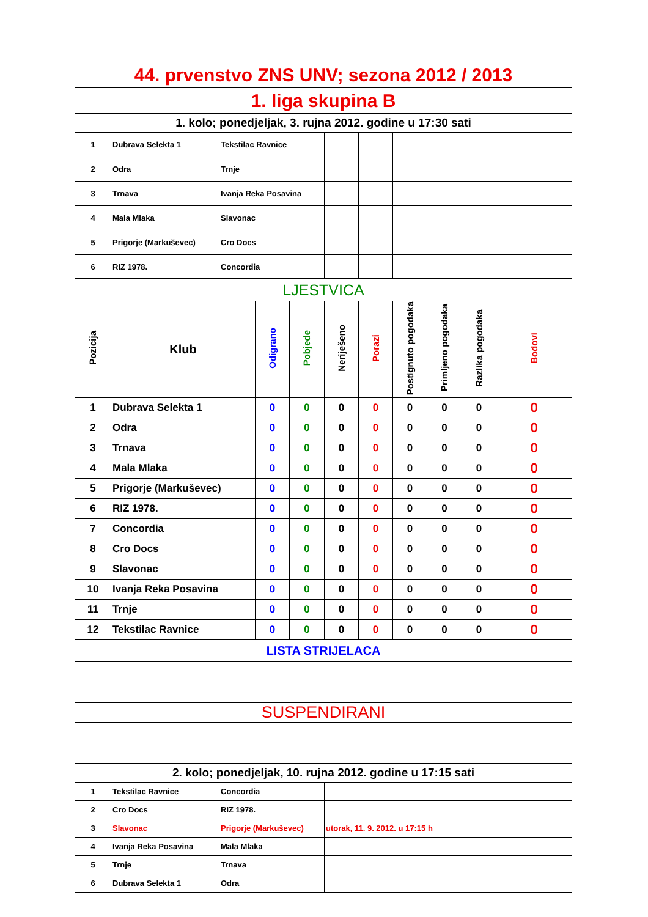| 44. prvenstvo ZNS UNV; sezona 2012 / 2013 |
| 1. liga skupina B |
| 1. kolo; ponedjeljak, 3. rujna 2012. godine u 17:30 sati |
| 1 | Dubrava Selekta 1 | Tekstilac Ravnice | | | |
| 2 | Odra | Trnje | | | |
| 3 | Trnava | Ivanja Reka Posavina | | | |
| 4 | Mala Mlaka | Slavonac | | | |
| 5 | Prigorje (Markuševec) | Cro Docs | | | |
| 6 | RIZ 1978. | Concordia | | | |
| LJESTVICA |
| Pozicija | Klub | Odigrano | Pobjede | Neriješeno | Porazi | Postignuto pogodaka | Primljeno pogodaka | Razlika pogodaka | Bodovi |
| --- | --- | --- | --- | --- | --- | --- | --- | --- | --- |
| 1 | Dubrava Selekta 1 | 0 | 0 | 0 | 0 | 0 | 0 | 0 | 0 |
| 2 | Odra | 0 | 0 | 0 | 0 | 0 | 0 | 0 | 0 |
| 3 | Trnava | 0 | 0 | 0 | 0 | 0 | 0 | 0 | 0 |
| 4 | Mala Mlaka | 0 | 0 | 0 | 0 | 0 | 0 | 0 | 0 |
| 5 | Prigorje (Markuševec) | 0 | 0 | 0 | 0 | 0 | 0 | 0 | 0 |
| 6 | RIZ 1978. | 0 | 0 | 0 | 0 | 0 | 0 | 0 | 0 |
| 7 | Concordia | 0 | 0 | 0 | 0 | 0 | 0 | 0 | 0 |
| 8 | Cro Docs | 0 | 0 | 0 | 0 | 0 | 0 | 0 | 0 |
| 9 | Slavonac | 0 | 0 | 0 | 0 | 0 | 0 | 0 | 0 |
| 10 | Ivanja Reka Posavina | 0 | 0 | 0 | 0 | 0 | 0 | 0 | 0 |
| 11 | Trnje | 0 | 0 | 0 | 0 | 0 | 0 | 0 | 0 |
| 12 | Tekstilac Ravnice | 0 | 0 | 0 | 0 | 0 | 0 | 0 | 0 |
| LISTA STRIJELACA |
| SUSPENDIRANI |
| 2. kolo; ponedjeljak, 10. rujna 2012. godine u 17:15 sati |
| 1 | Tekstilac Ravnice | Concordia | |
| 2 | Cro Docs | RIZ 1978. | |
| 3 | Slavonac | Prigorje (Markuševec) | utorak, 11. 9. 2012. u 17:15 h |
| 4 | Ivanja Reka Posavina | Mala Mlaka | |
| 5 | Trnje | Trnava | |
| 6 | Dubrava Selekta 1 | Odra | |